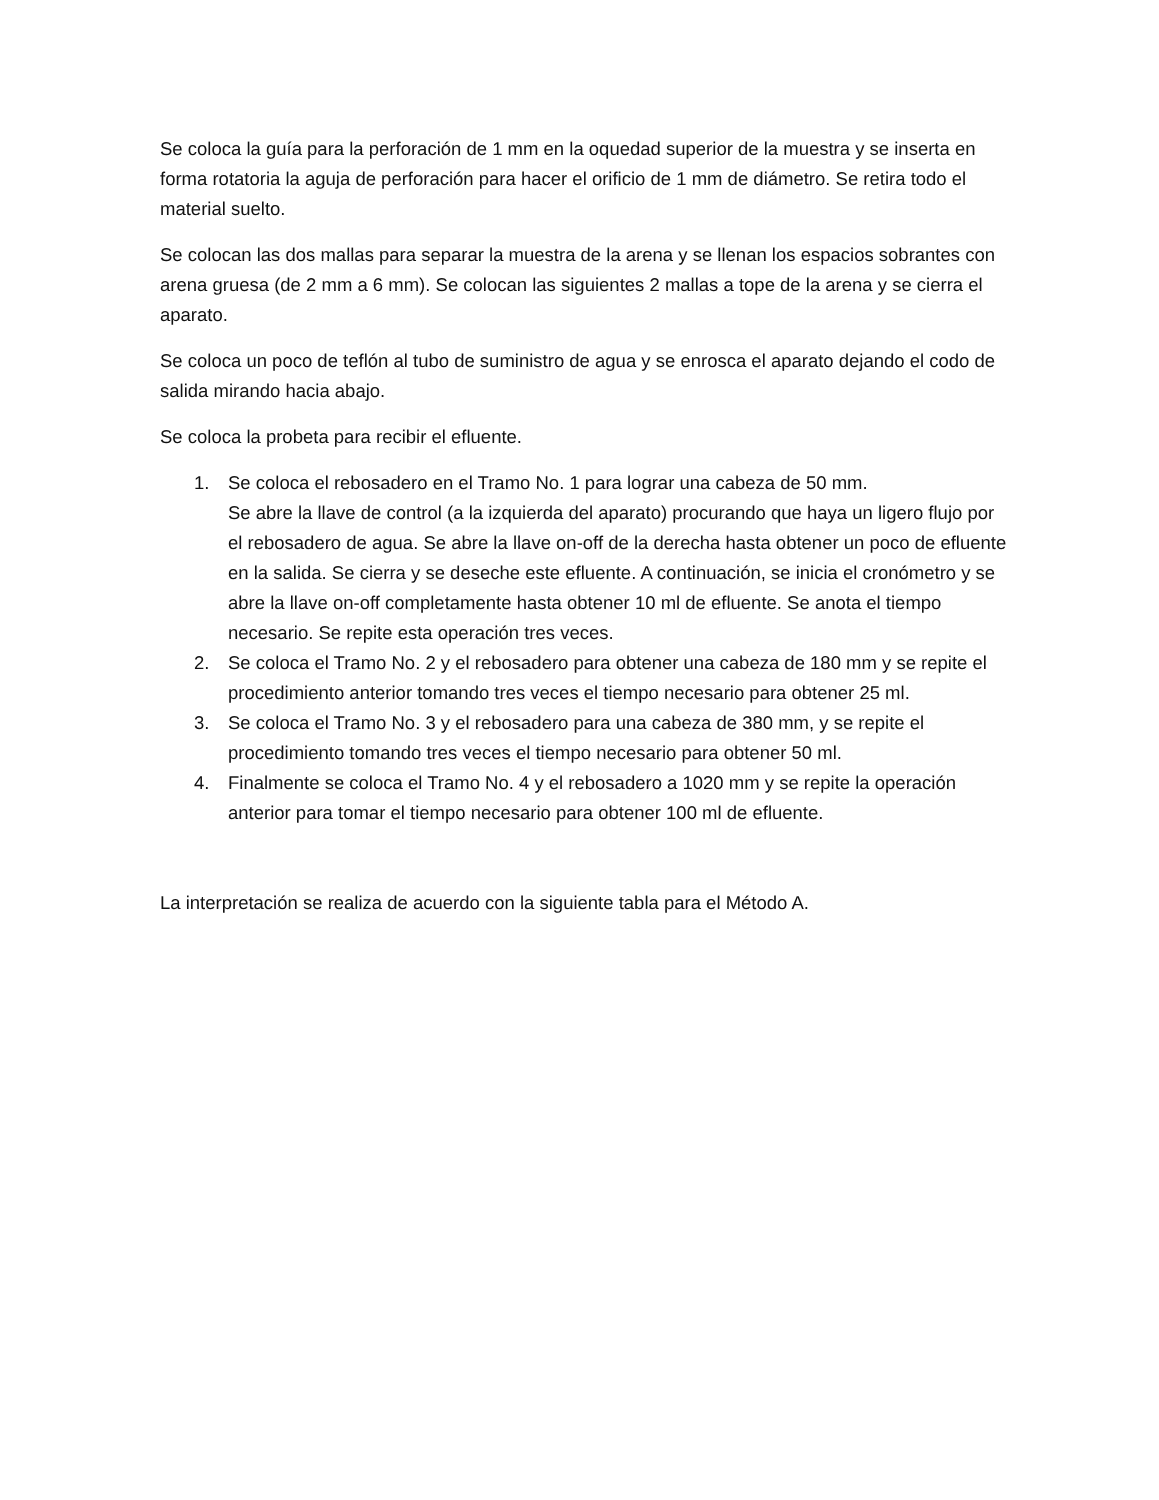Se coloca la guía para la perforación de 1 mm en la oquedad superior de la muestra y se inserta en forma rotatoria la aguja de perforación para hacer el orificio de 1 mm de diámetro. Se retira todo el material suelto.
Se colocan las dos mallas para separar la muestra de la arena y se llenan los espacios sobrantes con arena gruesa (de 2 mm a 6 mm). Se colocan las siguientes 2 mallas a tope de la arena y se cierra el aparato.
Se coloca un poco de teflón al tubo de suministro de agua y se enrosca el aparato dejando el codo de salida mirando hacia abajo.
Se coloca la probeta para recibir el efluente.
1. Se coloca el rebosadero en el Tramo No. 1 para lograr una cabeza de 50 mm.
Se abre la llave de control (a la izquierda del aparato) procurando que haya un ligero flujo por el rebosadero de agua. Se abre la llave on-off de la derecha hasta obtener un poco de efluente en la salida. Se cierra y se deseche este efluente. A continuación, se inicia el cronómetro y se abre la llave on-off completamente hasta obtener 10 ml de efluente. Se anota el tiempo necesario. Se repite esta operación tres veces.
2. Se coloca el Tramo No. 2 y el rebosadero para obtener una cabeza de 180 mm y se repite el procedimiento anterior tomando tres veces el tiempo necesario para obtener 25 ml.
3. Se coloca el Tramo No. 3 y el rebosadero para una cabeza de 380 mm, y se repite el procedimiento tomando tres veces el tiempo necesario para obtener 50 ml.
4. Finalmente se coloca el Tramo No. 4 y el rebosadero a 1020 mm y se repite la operación anterior para tomar el tiempo necesario para obtener 100 ml de efluente.
La interpretación se realiza de acuerdo con la siguiente tabla para el Método A.